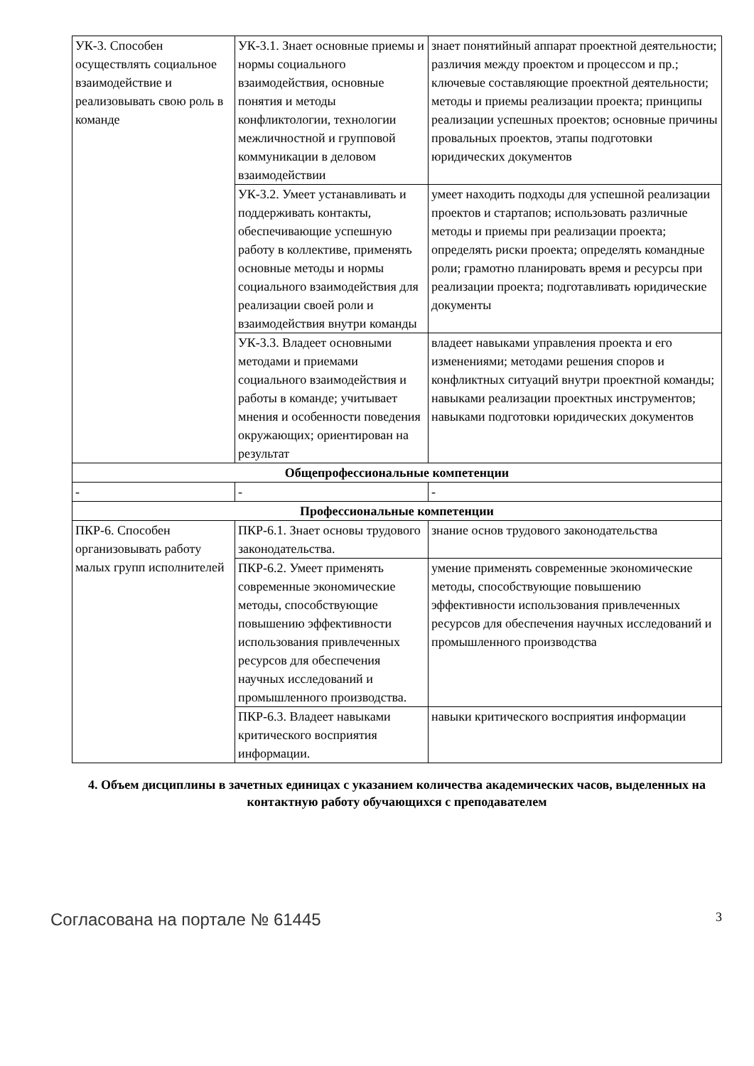| УК-3. Способен осуществлять социальное взаимодействие и реализовывать свою роль в команде | УК-3.1. Знает основные приемы и нормы социального взаимодействия, основные понятия и методы конфликтологии, технологии межличностной и групповой коммуникации в деловом взаимодействии | знает понятийный аппарат проектной деятельности; различия между проектом и процессом и пр.; ключевые составляющие проектной деятельности; методы и приемы реализации проекта; принципы реализации успешных проектов; основные причины провальных проектов, этапы подготовки юридических документов |
| | УК-3.2. Умеет устанавливать и поддерживать контакты, обеспечивающие успешную работу в коллективе, применять основные методы и нормы социального взаимодействия для реализации своей роли и взаимодействия внутри команды | умеет находить подходы для успешной реализации проектов и стартапов; использовать различные методы и приемы при реализации проекта; определять риски проекта; определять командные роли; грамотно планировать время и ресурсы при реализации проекта; подготавливать юридические документы |
| | УК-3.3. Владеет основными методами и приемами социального взаимодействия и работы в команде; учитывает мнения и особенности поведения окружающих; ориентирован на результат | владеет навыками управления проекта и его изменениями; методами решения споров и конфликтных ситуаций внутри проектной команды; навыками реализации проектных инструментов; навыками подготовки юридических документов |
| Общепрофессиональные компетенции | | |
| - | - | - |
| Профессиональные компетенции | | |
| ПКР-6. Способен организовывать работу малых групп исполнителей | ПКР-6.1. Знает основы трудового законодательства. | знание основ трудового законодательства |
| | ПКР-6.2. Умеет применять современные экономические методы, способствующие повышению эффективности использования привлеченных ресурсов для обеспечения научных исследований и промышленного производства. | умение применять современные экономические методы, способствующие повышению эффективности использования привлеченных ресурсов для обеспечения научных исследований и промышленного производства |
| | ПКР-6.3. Владеет навыками критического восприятия информации. | навыки критического восприятия информации |
4. Объем дисциплины в зачетных единицах с указанием количества академических часов, выделенных на контактную работу обучающихся с преподавателем
Согласована на портале № 61445 3